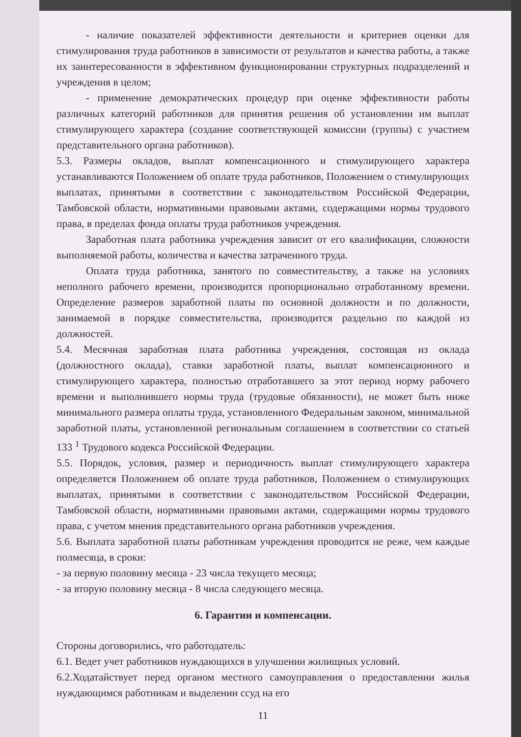- наличие показателей эффективности деятельности и критериев оценки для стимулирования труда работников в зависимости от результатов и качества работы, а также их заинтересованности в эффективном функционировании структурных подразделений и учреждения в целом;
- применение демократических процедур при оценке эффективности работы различных категорий работников для принятия решения об установлении им выплат стимулирующего характера (создание соответствующей комиссии (группы) с участием представительного органа работников).
5.3. Размеры окладов, выплат компенсационного и стимулирующего характера устанавливаются Положением об оплате труда работников, Положением о стимулирующих выплатах, принятыми в соответствии с законодательством Российской Федерации, Тамбовской области, нормативными правовыми актами, содержащими нормы трудового права, в пределах фонда оплаты труда работников учреждения.
Заработная плата работника учреждения зависит от его квалификации, сложности выполняемой работы, количества и качества затраченного труда.
Оплата труда работника, занятого по совместительству, а также на условиях неполного рабочего времени, производится пропорционально отработанному времени. Определение размеров заработной платы по основной должности и по должности, занимаемой в порядке совместительства, производится раздельно по каждой из должностей.
5.4. Месячная заработная плата работника учреждения, состоящая из оклада (должностного оклада), ставки заработной платы, выплат компенсационного и стимулирующего характера, полностью отработавшего за этот период норму рабочего времени и выполнившего нормы труда (трудовые обязанности), не может быть ниже минимального размера оплаты труда, установленного Федеральным законом, минимальной заработной платы, установленной региональным соглашением в соответствии со статьей 133 <sup>1</sup> Трудового кодекса Российской Федерации.
5.5. Порядок, условия, размер и периодичность выплат стимулирующего характера определяется Положением об оплате труда работников, Положением о стимулирующих выплатах, принятыми в соответствии с законодательством Российской Федерации, Тамбовской области, нормативными правовыми актами, содержащими нормы трудового права, с учетом мнения представительного органа работников учреждения.
5.6. Выплата заработной платы работникам учреждения проводится не реже, чем каждые полмесяца, в сроки:
- за первую половину месяца - 23 числа текущего месяца;
- за вторую половину месяца - 8 числа следующего месяца.
6. Гарантии и компенсации.
Стороны договорились, что работодатель:
6.1. Ведет учет работников нуждающихся в улучшении жилищных условий.
6.2.Ходатайствует перед органом местного самоуправления о предоставлении жилья нуждающимся работникам и выделении ссуд на его
11